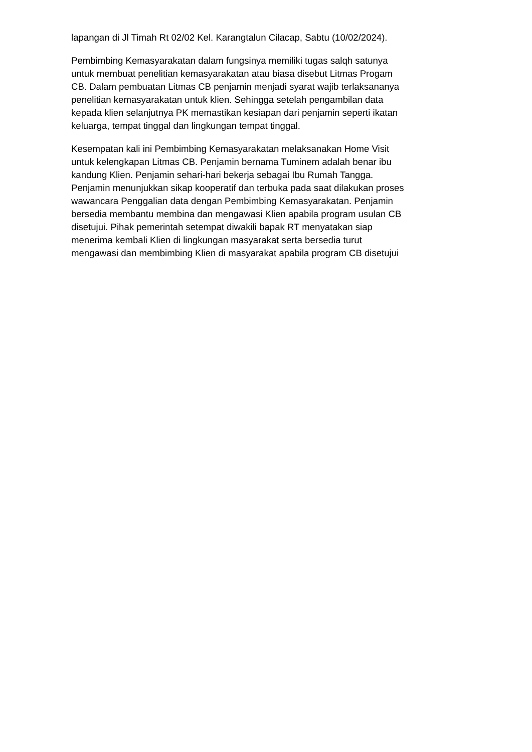lapangan di Jl Timah Rt 02/02 Kel. Karangtalun Cilacap, Sabtu (10/02/2024).
Pembimbing Kemasyarakatan dalam fungsinya memiliki tugas salqh satunya
untuk membuat penelitian kemasyarakatan atau biasa disebut Litmas Progam
CB. Dalam pembuatan Litmas CB penjamin menjadi syarat wajib terlaksananya
penelitian kemasyarakatan untuk klien. Sehingga setelah pengambilan data
kepada klien selanjutnya PK memastikan kesiapan dari penjamin seperti ikatan
keluarga, tempat tinggal dan lingkungan tempat tinggal.
Kesempatan kali ini Pembimbing Kemasyarakatan melaksanakan Home Visit
untuk kelengkapan Litmas CB. Penjamin bernama Tuminem adalah benar ibu
kandung Klien. Penjamin sehari-hari bekerja sebagai Ibu Rumah Tangga.
Penjamin menunjukkan sikap kooperatif dan terbuka pada saat dilakukan proses
wawancara Penggalian data dengan Pembimbing Kemasyarakatan. Penjamin
bersedia membantu membina dan mengawasi Klien apabila program usulan CB
disetujui. Pihak pemerintah setempat diwakili bapak RT menyatakan siap
menerima kembali Klien di lingkungan masyarakat serta bersedia turut
mengawasi dan membimbing Klien di masyarakat apabila program CB disetujui